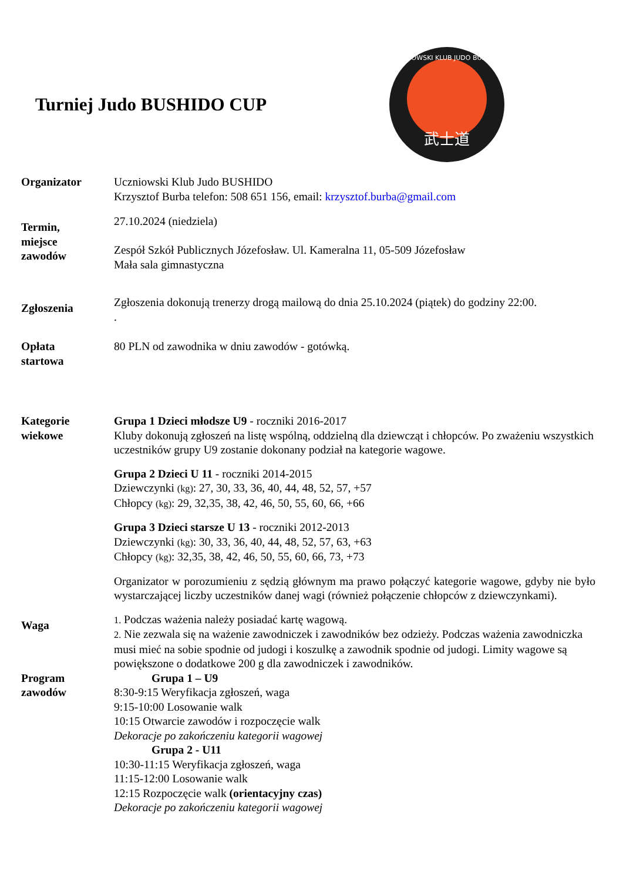Turniej Judo BUSHIDO CUP
武士道
UCZNIOWSKI KLUB JUDO BUSHIDO
Organizator Uczniowski Klub Judo BUSHIDO
Krzysztof Burba telefon: 508 651 156, email: krzysztof.burba@gmail.com
Termin,
miejsce
zawodów
27.10.2024 (niedziela)
Zespół Szkół Publicznych Józefosław. Ul. Kameralna 11, 05-509 Józefosław
Mała sala gimnastyczna
Zgłoszenia
Zgłoszenia dokonują trenerzy drogą mailową do dnia 25.10.2024 (piątek) do godziny 22:00.
.
Opłata
startowa
80 PLN od zawodnika w dniu zawodów - gotówką.
Kategorie
wiekowe
Grupa 1 Dzieci młodsze U9 - roczniki 2016-2017
Kluby dokonują zgłoszeń na listę wspólną, oddzielną dla dziewcząt i chłopców. Po zważeniu wszystkich uczestników grupy U9 zostanie dokonany podział na kategorie wagowe.
Grupa 2 Dzieci U 11 - roczniki 2014-2015
Dziewczynki (kg): 27, 30, 33, 36, 40, 44, 48, 52, 57, +57
Chłopcy (kg): 29, 32,35, 38, 42, 46, 50, 55, 60, 66, +66
Grupa 3 Dzieci starsze U 13 - roczniki 2012-2013
Dziewczynki (kg): 30, 33, 36, 40, 44, 48, 52, 57, 63, +63
Chłopcy (kg): 32,35, 38, 42, 46, 50, 55, 60, 66, 73, +73
Organizator w porozumieniu z sędzią głównym ma prawo połączyć kategorie wagowe, gdyby nie było wystarczającej liczby uczestników danej wagi (również połączenie chłopców z dziewczynkami).
Waga
1. Podczas ważenia należy posiadać kartę wagową.
2. Nie zezwala się na ważenie zawodniczek i zawodników bez odzieży. Podczas ważenia zawodniczka musi mieć na sobie spodnie od judogi i koszulkę a zawodnik spodnie od judogi. Limity wagowe są powiększone o dodatkowe 200 g dla zawodniczek i zawodników.
Program
zawodów
Grupa 1 – U9
8:30-9:15 Weryfikacja zgłoszeń, waga
9:15-10:00 Losowanie walk
10:15 Otwarcie zawodów i rozpoczęcie walk
Dekoracje po zakończeniu kategorii wagowej
Grupa 2 - U11
10:30-11:15 Weryfikacja zgłoszeń, waga
11:15-12:00 Losowanie walk
12:15 Rozpoczęcie walk (orientacyjny czas)
Dekoracje po zakończeniu kategorii wagowej